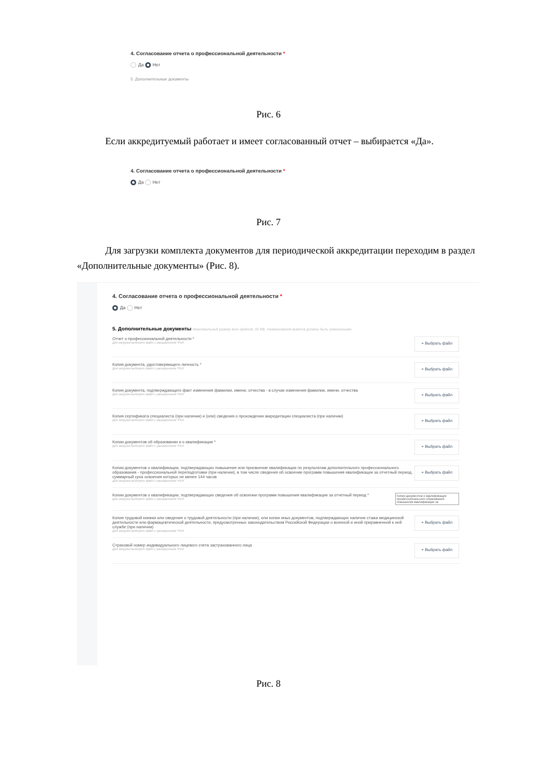4. Согласование отчета о профессиональной деятельности *
Да Нет
5. Дополнительные документы
Рис. 6
Если аккредитуемый работает и имеет согласованный отчет – выбирается «Да».
4. Согласование отчета о профессиональной деятельности *
Да Нет
Рис. 7
Для загрузки комплекта документов для периодической аккредитации переходим в раздел «Дополнительные документы» (Рис. 8).
4. Согласование отчета о профессиональной деятельности *
Да Нет
5. Дополнительные документы Максимальный размер всех файлов: 25 МБ. Наименования файлов должны быть уникальными.
Отчет о профессиональной деятельности *
Для загрузки выберите файл с расширением *PDF
+ Выбрать файл
Копия документа, удостоверяющего личность *
Для загрузки выберите файл с расширением *PDF
+ Выбрать файл
Копия документа, подтверждающего факт изменения фамилии, имени, отчества - в случае изменения фамилии, имени, отчества
Для загрузки выберите файл с расширением *PDF
+ Выбрать файл
Копия сертификата специалиста (при наличии) и (или) сведения о прохождении аккредитации специалиста (при наличии)
Для загрузки выберите файл с расширением *PDF
+ Выбрать файл
Копии документов об образовании и о квалификации *
Для загрузки выберите файл с расширением *PDF
+ Выбрать файл
Копии документов о квалификации, подтверждающих повышение или присвоение квалификации по результатам дополнительного профессионального образования - профессиональной переподготовки (при наличии), в том числе сведения об освоении программ повышения квалификации за отчетный период, суммарный срок освоения которых не менее 144 часов
Для загрузки выберите файл с расширением *PDF
+ Выбрать файл
Копии документов о квалификации, подтверждающих сведения об освоении программ повышения квалификации за отчетный период *
Для загрузки выберите файл с расширением *PDF
Копии документов о квалификации профессионального образования повышения квалификации за
Копия трудовой книжки или сведения о трудовой деятельности (при наличии), или копии иных документов, подтверждающих наличие стажа медицинской деятельности или фармацевтической деятельности, предусмотренных законодательством Российской Федерации о военной и иной приравненной к ней службе (при наличии)
Для загрузки выберите файл с расширением *PDF
+ Выбрать файл
Страховой номер индивидуального лицевого счета застрахованного лица
Для загрузки выберите файл с расширением *PDF
+ Выбрать файл
Рис. 8